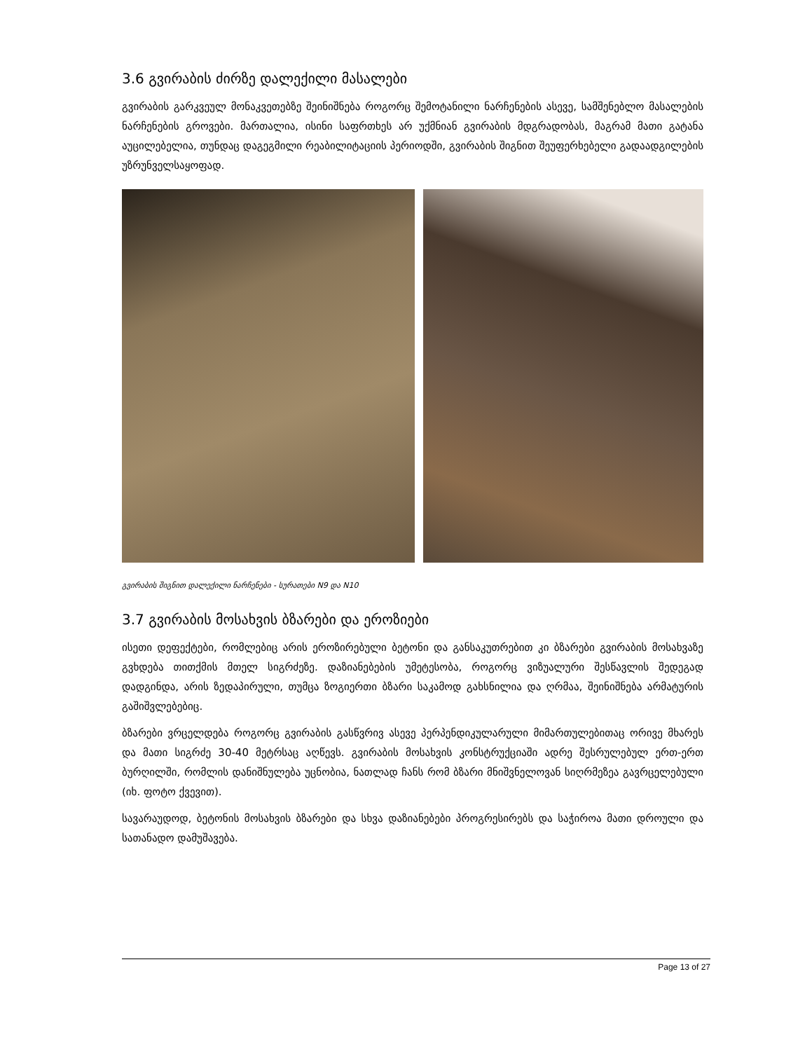3.6 გვირაბის ძირზე დალექილი მასალები
გვირაბის გარკვეულ მონაკვეთებზე შეინიშნება როგორც შემოტანილი ნარჩენების ასევე, სამშენებლო მასალების ნარჩენების გროვები. მართალია, ისინი საფრთხეს არ უქმნიან გვირაბის მდგრადობას, მაგრამ მათი გატანა აუცილებელია, თუნდაც დაგეგმილი რეაბილიტაციის პერიოდში, გვირაბის შიგნით შეუფერხებელი გადაადგილების უზრუნველსაყოფად.
გვირაბის შიგნით დალექილი ნარჩენები - სურათები N9 და N10
3.7 გვირაბის მოსახვის ბზარები და ეროზიები
ისეთი დეფექტები, რომლებიც არის ეროზირებული ბეტონი და განსაკუთრებით კი ბზარები გვირაბის მოსახვაზე გვხდება თითქმის მთელ სიგრძეზე. დაზიანებების უმეტესობა, როგორც ვიზუალური შესწავლის შედეგად დადგინდა, არის ზედაპირული, თუმცა ზოგიერთი ბზარი საკამოდ გახსნილია და ღრმაა, შეინიშნება არმატურის გაშიშვლებებიც.
ბზარები ვრცელდება როგორც გვირაბის გასწვრივ ასევე პერპენდიკულარული მიმართულებითაც ორივე მხარეს და მათი სიგრძე 30-40 მეტრსაც აღწევს. გვირაბის მოსახვის კონსტრუქციაში ადრე შესრულებულ ერთ-ერთ ბურღილში, რომლის დანიშნულება უცნობია, ნათლად ჩანს რომ ბზარი მნიშვნელოვან სიღრმეზეა გავრცელებული (იხ. ფოტო ქვევით).
სავარაუდოდ, ბეტონის მოსახვის ბზარები და სხვა დაზიანებები პროგრესირებს და საჭიროა მათი დროული და სათანადო დამუშავება.
Page 13 of 27